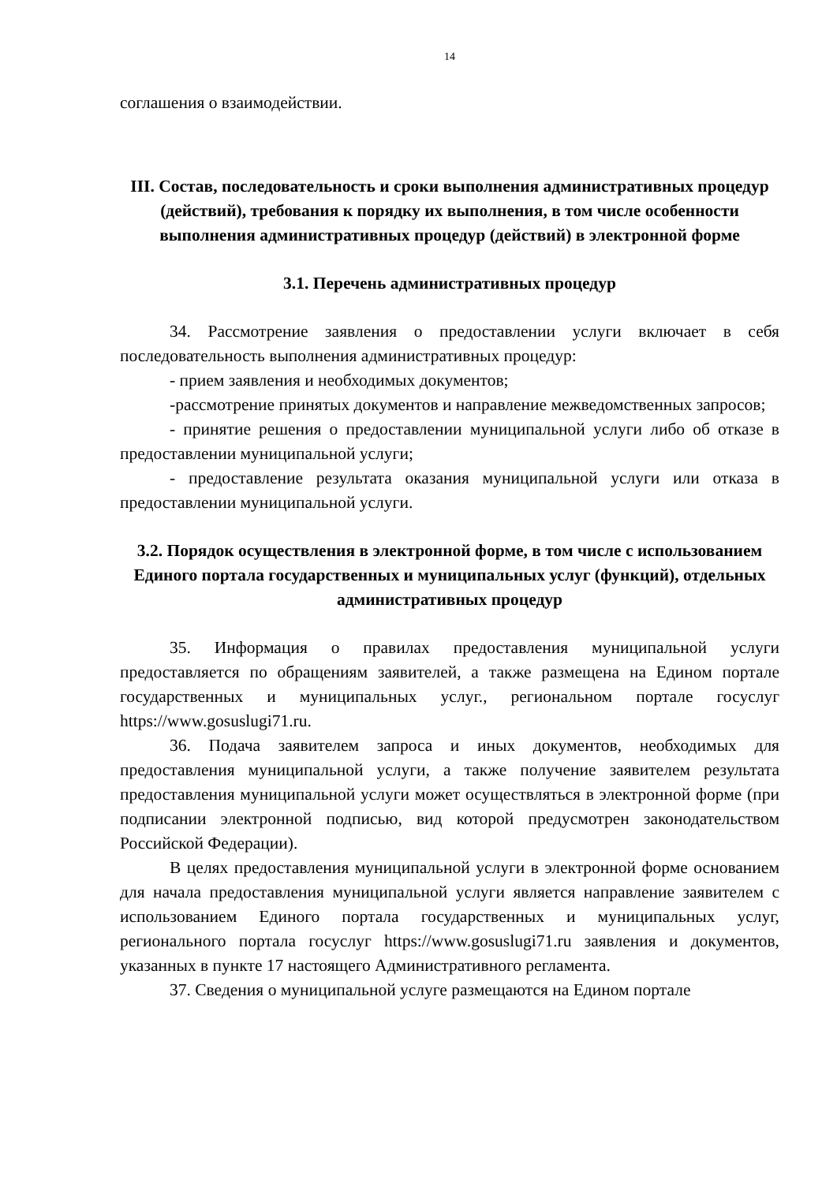14
соглашения о взаимодействии.
III. Состав, последовательность и сроки выполнения административных процедур (действий), требования к порядку их выполнения, в том числе особенности выполнения административных процедур (действий) в электронной форме
3.1. Перечень административных процедур
34. Рассмотрение заявления о предоставлении услуги включает в себя последовательность выполнения административных процедур:
- прием заявления и необходимых документов;
-рассмотрение принятых документов и направление межведомственных запросов;
- принятие решения о предоставлении муниципальной услуги либо об отказе в предоставлении муниципальной услуги;
- предоставление результата оказания муниципальной услуги или отказа в предоставлении муниципальной услуги.
3.2. Порядок осуществления в электронной форме, в том числе с использованием Единого портала государственных и муниципальных услуг (функций), отдельных административных процедур
35. Информация о правилах предоставления муниципальной услуги предоставляется по обращениям заявителей, а также размещена на Едином портале государственных и муниципальных услуг., региональном портале госуслуг https://www.gosuslugi71.ru.
36. Подача заявителем запроса и иных документов, необходимых для предоставления муниципальной услуги, а также получение заявителем результата предоставления муниципальной услуги может осуществляться в электронной форме (при подписании электронной подписью, вид которой предусмотрен законодательством Российской Федерации).
В целях предоставления муниципальной услуги в электронной форме основанием для начала предоставления муниципальной услуги является направление заявителем с использованием Единого портала государственных и муниципальных услуг, регионального портала госуслуг https://www.gosuslugi71.ru заявления и документов, указанных в пункте 17 настоящего Административного регламента.
37. Сведения о муниципальной услуге размещаются на Едином портале